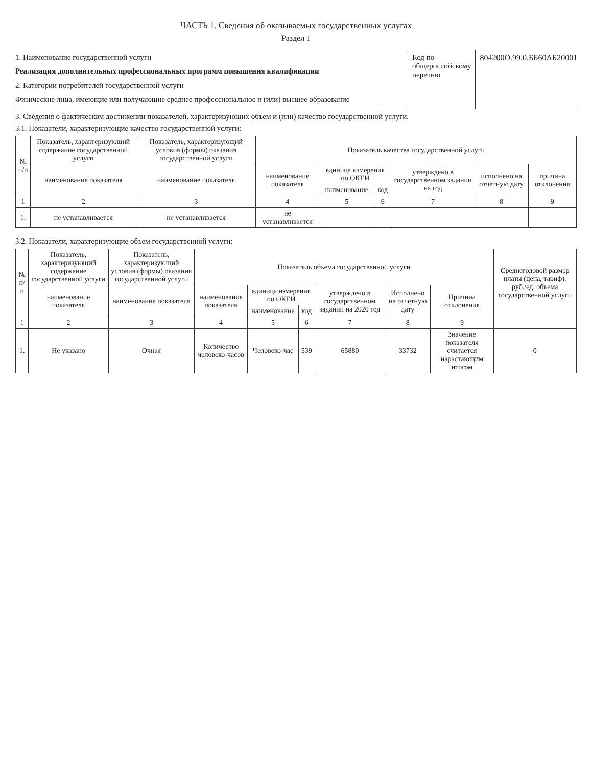ЧАСТЬ 1. Сведения об оказываемых государственных услугах
Раздел 1
1. Наименование государственной услуги
Реализация дополнительных профессиональных программ повышения квалификации
2. Категории потребителей государственной услуги
Физические лица, имеющие или получающие среднее профессиональное и (или) высшее образование
Код по общероссийскому перечню 804200О.99.0.ББ60АБ20001
3. Сведения о фактическом достижении показателей, характеризующих объем и (или) качество государственной услуги.
3.1. Показатели, характеризующие качество государственной услуги:
| № п/п | Показатель, характеризующий содержание государственной услуги | Показатель, характеризующий условия (формы) оказания государственной услуги | Показатель качества государственной услуги | | | | | |
| --- | --- | --- | --- | --- | --- | --- | --- | --- |
| | наименование показателя | наименование показателя | наименование показателя | единица измерения по ОКЕИ | | утверждено в государственном задании на год | исполнено на отчетную дату | причина отклонения |
| | | | | наименование | код | | | |
| 1 | 2 | 3 | 4 | 5 | 6 | 7 | 8 | 9 |
| 1. | не устанавливается | не устанавливается | не устанавливается | | | | | |
3.2. Показатели, характеризующие объем государственной услуги:
| № п/п | Показатель, характеризующий содержание государственной услуги | Показатель, характеризующий условия (формы) оказания государственной услуги | Показатель объема государственной услуги | | | | | | Среднегодовой размер платы (цена, тариф), руб./ед. объема государственной услуги |
| --- | --- | --- | --- | --- | --- | --- | --- | --- | --- |
| | наименование показателя | наименование показателя | наименование показателя | единица измерения по ОКЕИ | | утверждено в государственном задании на 2020 год | Исполнено на отчетную дату | Причина отклонения | |
| | | | | наименование | код | | | | |
| 1 | 2 | 3 | 4 | 5 | 6 | 7 | 8 | 9 | |
| 1. | Не указано | Очная | Количество человеко-часов | Человеко-час | 539 | 65880 | 33732 | Значение показателя считается нарастающим итогом | 0 |